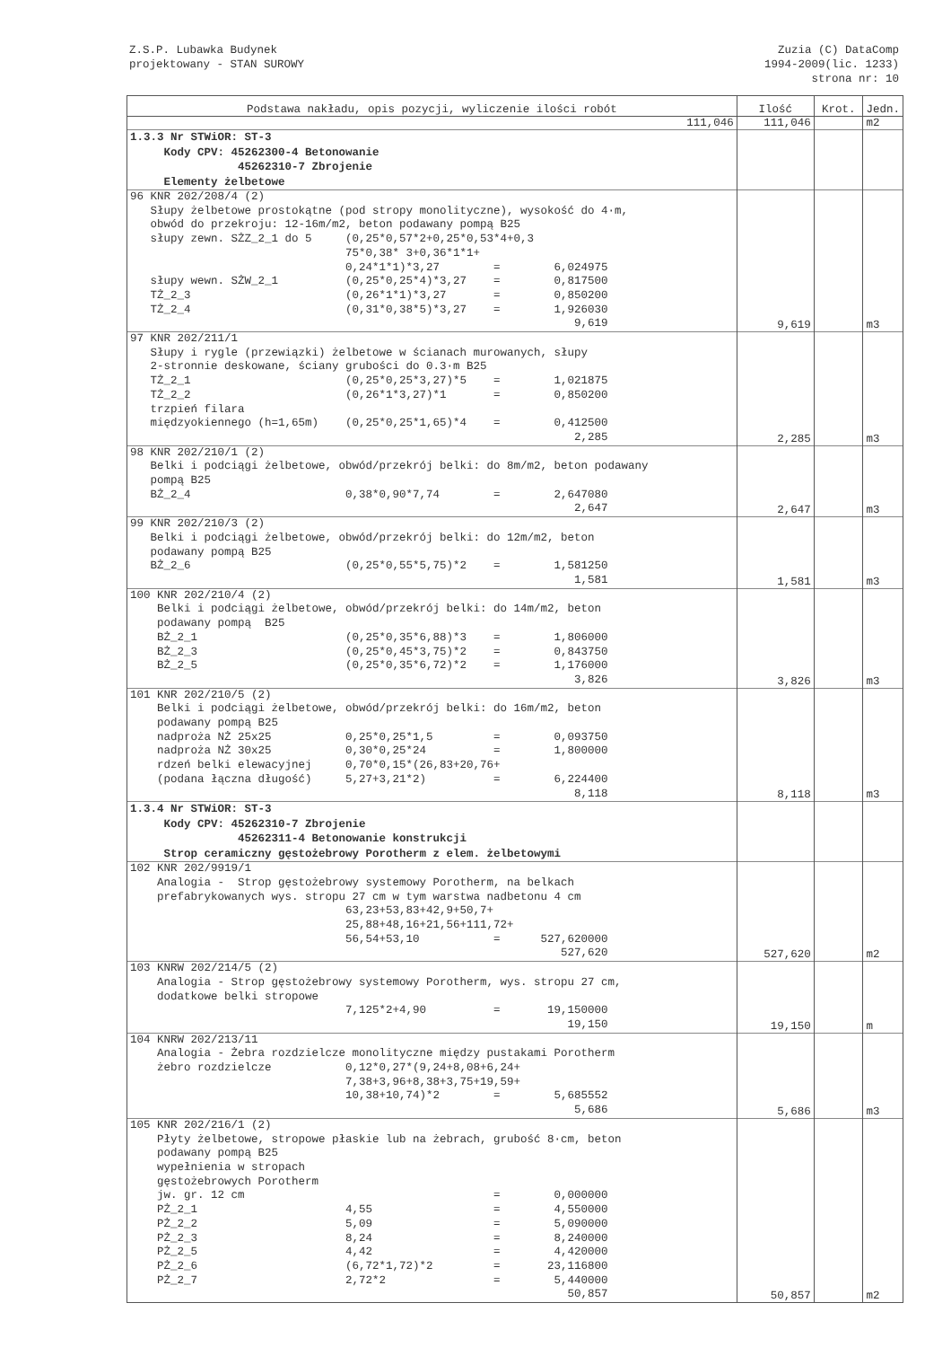Z.S.P. Lubawka Budynek
projektowany - STAN SUROWY
Zuzia (C) DataComp
1994-2009(lic. 1233)
strona nr: 10
| Podstawa nakładu, opis pozycji, wyliczenie ilości robót | Ilość | Krot. | Jedn. |
| --- | --- | --- | --- |
| 111,046 | 111,046 | | m2 |
| 1.3.3 Nr STWiOR: ST-3 Kody CPV: 45262300-4 Betonowanie 45262310-7 Zbrojenie Elementy żelbetowe | | | |
| 96 KNR 202/208/4 (2) Słupy żelbetowe prostokątne (pod stropy monolityczne), wysokość do 4·m, obwód do przekroju: 12-16m/m2, beton podawany pompą B25 słupy zewn. SŻZ_2_1 do 5 (0,25*0,57*2+0,25*0,53*4+0,3 75*0,38* 3+0,36*1*1+ 0,24*1*1)*3,27 = 6,024975 słupy wewn. SŻW_2_1 (0,25*0,25*4)*3,27 = 0,817500 TŻ_2_3 (0,26*1*1)*3,27 = 0,850200 TŻ_2_4 (0,31*0,38*5)*3,27 = 1,926030 9,619 | 9,619 | | m3 |
| 97 KNR 202/211/1 Słupy i rygle (przewiązki) żelbetowe w ścianach murowanych, słupy 2-stronnie deskowane, ściany grubości do 0.3·m B25 TŻ_2_1 (0,25*0,25*3,27)*5 = 1,021875 TŻ_2_2 (0,26*1*3,27)*1 = 0,850200 trzpień filara międzyokiennego (h=1,65m) (0,25*0,25*1,65)*4 = 0,412500 2,285 | 2,285 | | m3 |
| 98 KNR 202/210/1 (2) Belki i podciągi żelbetowe, obwód/przekrój belki: do 8m/m2, beton podawany pompą B25 BŻ_2_4 0,38*0,90*7,74 = 2,647080 2,647 | 2,647 | | m3 |
| 99 KNR 202/210/3 (2) Belki i podciągi żelbetowe, obwód/przekrój belki: do 12m/m2, beton podawany pompą B25 BŻ_2_6 (0,25*0,55*5,75)*2 = 1,581250 1,581 | 1,581 | | m3 |
| 100 KNR 202/210/4 (2) Belki i podciągi żelbetowe, obwód/przekrój belki: do 14m/m2, beton podawany pompą B25 BŻ_2_1 (0,25*0,35*6,88)*3 = 1,806000 BŻ_2_3 (0,25*0,45*3,75)*2 = 0,843750 BŻ_2_5 (0,25*0,35*6,72)*2 = 1,176000 3,826 | 3,826 | | m3 |
| 101 KNR 202/210/5 (2) Belki i podciągi żelbetowe, obwód/przekrój belki: do 16m/m2, beton podawany pompą B25 nadproża NŻ 25x25 0,25*0,25*1,5 = 0,093750 nadproża NŻ 30x25 0,30*0,25*24 = 1,800000 rdzeń belki elewacyjnej 0,70*0,15*(26,83+20,76+ (podana łączna długość) 5,27+3,21*2) = 6,224400 8,118 | 8,118 | | m3 |
| 1.3.4 Nr STWiOR: ST-3 Kody CPV: 45262310-7 Zbrojenie 45262311-4 Betonowanie konstrukcji Strop ceramiczny gęstożebrowy Porotherm z elem. żelbetowymi | | | |
| 102 KNR 202/9919/1 Analogia - Strop gęstożebrowy systemowy Porotherm, na belkach prefabrykowanych wys. stropu 27 cm w tym warstwa nadbetonu 4 cm 63,23+53,83+42,9+50,7+ 25,88+48,16+21,56+111,72+ 56,54+53,10 = 527,620000 527,620 | 527,620 | | m2 |
| 103 KNRW 202/214/5 (2) Analogia - Strop gęstożebrowy systemowy Porotherm, wys. stropu 27 cm, dodatkowe belki stropowe 7,125*2+4,90 = 19,150000 19,150 | 19,150 | | m |
| 104 KNRW 202/213/11 Analogia - Żebra rozdzielcze monolityczne między pustakami Porotherm żebro rozdzielcze 0,12*0,27*(9,24+8,08+6,24+ 7,38+3,96+8,38+3,75+19,59+ 10,38+10,74)*2 = 5,685552 5,686 | 5,686 | | m3 |
| 105 KNR 202/216/1 (2) Płyty żelbetowe, stropowe płaskie lub na żebrach, grubość 8·cm, beton podawany pompą B25 wypełnienia w stropach gęstożebrowych Porotherm jw. gr. 12 cm = 0,000000 PŻ_2_1 4,55 = 4,550000 PŻ_2_2 5,09 = 5,090000 PŻ_2_3 8,24 = 8,240000 PŻ_2_5 4,42 = 4,420000 PŻ_2_6 (6,72*1,72)*2 = 23,116800 PŻ_2_7 2,72*2 = 5,440000 50,857 | 50,857 | | m2 |